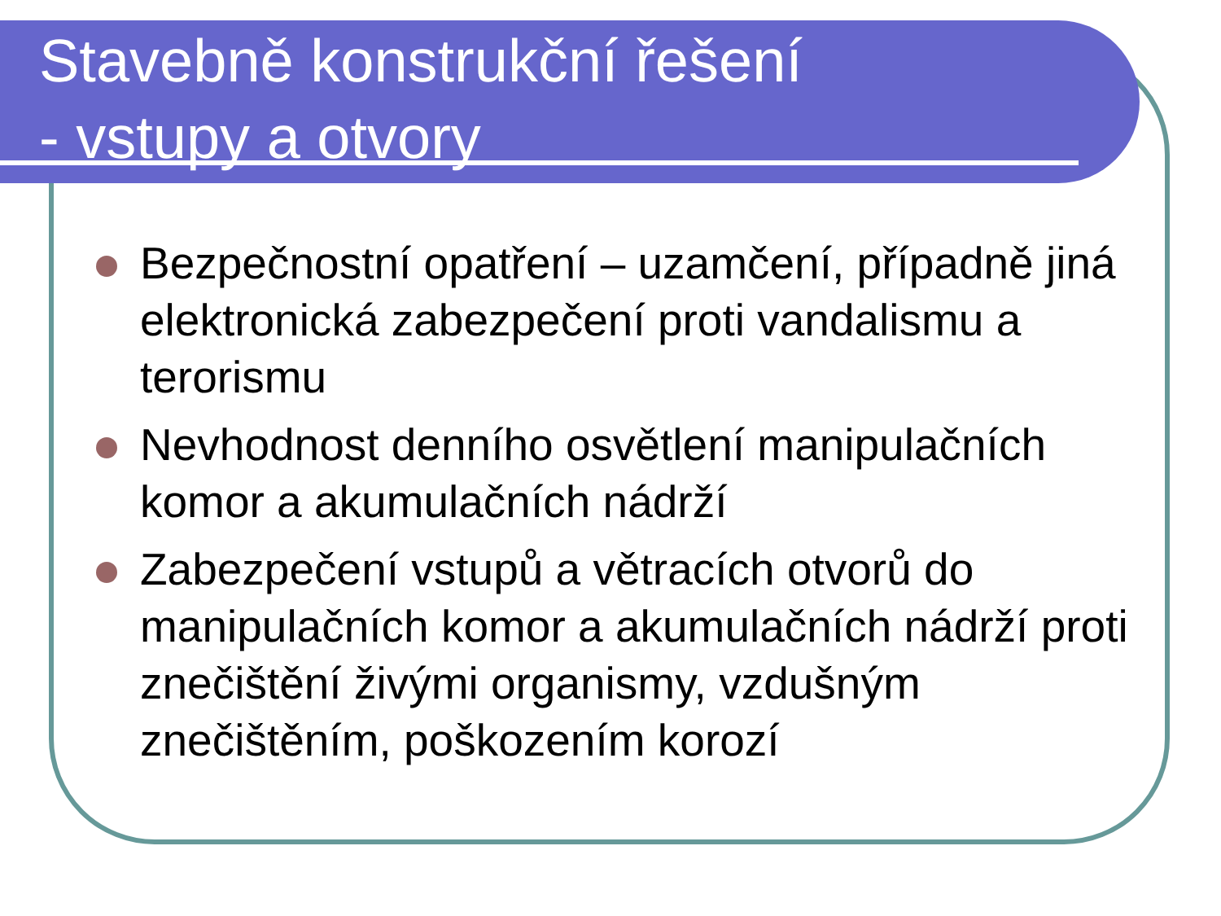Stavebně konstrukční řešení
- vstupy a otvory
Bezpečnostní opatření – uzamčení, případně jiná elektronická zabezpečení proti vandalismu a terorismu
Nevhodnost denního osvětlení manipulačních komor a akumulačních nádrží
Zabezpečení vstupů a větracích otvorů do manipulačních komor a akumulačních nádrží proti znečištění živými organismy, vzdušným znečištěním, poškozením korozí